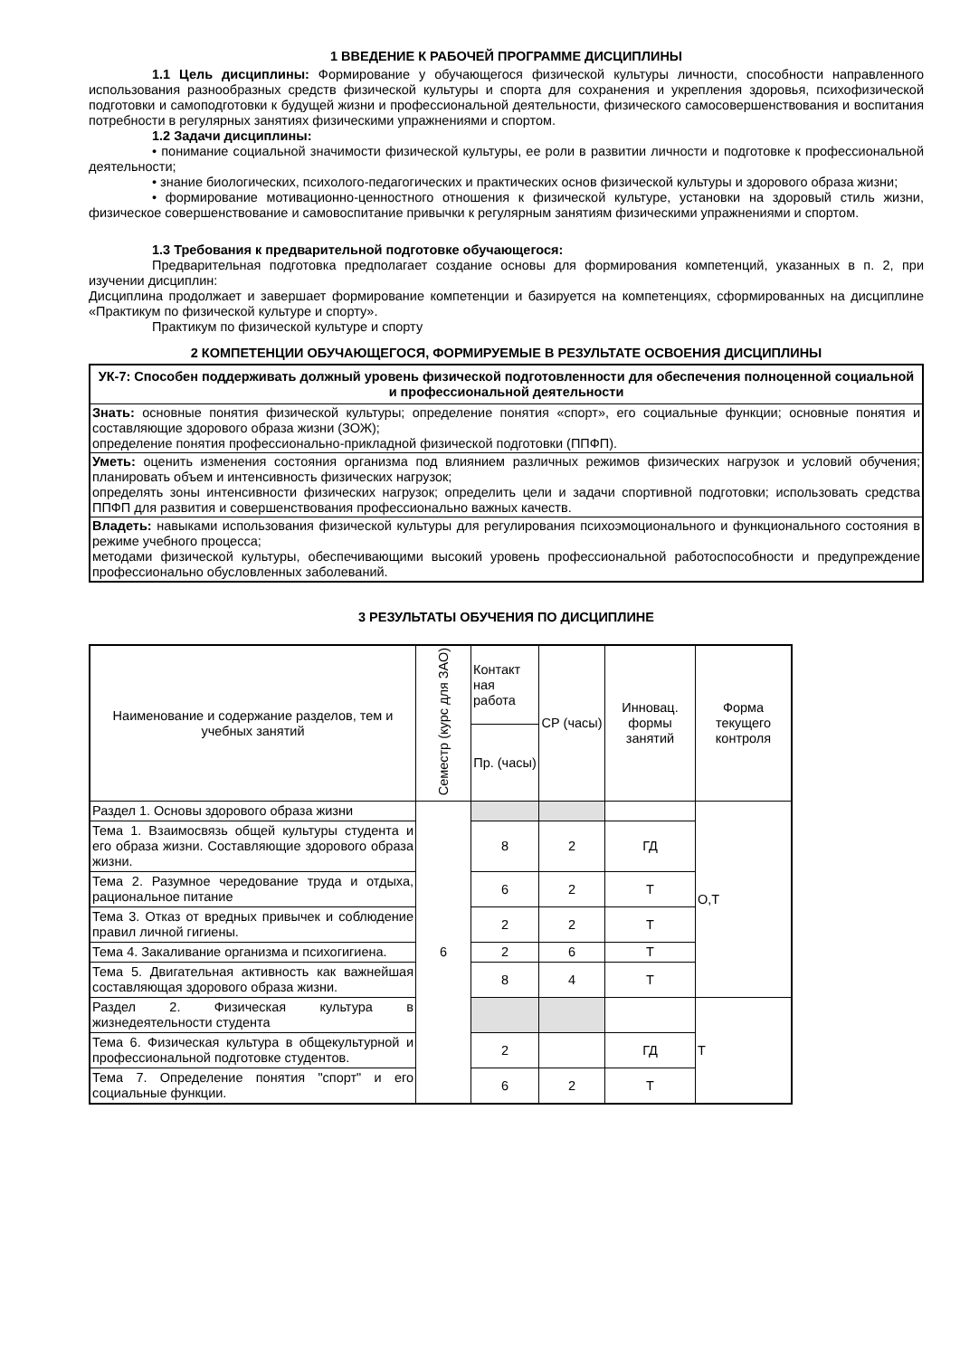1 ВВЕДЕНИЕ К РАБОЧЕЙ ПРОГРАММЕ ДИСЦИПЛИНЫ
1.1 Цель дисциплины: Формирование у обучающегося физической культуры личности, способности направленного использования разнообразных средств физической культуры и спорта для сохранения и укрепления здоровья, психофизической подготовки и самоподготовки к будущей жизни и профессиональной деятельности, физического самосовершенствования и воспитания потребности в регулярных занятиях физическими упражнениями и спортом.
1.2 Задачи дисциплины:
• понимание социальной значимости физической культуры, ее роли в развитии личности и подготовке к профессиональной деятельности;
• знание биологических, психолого-педагогических и практических основ физической культуры и здорового образа жизни;
• формирование мотивационно-ценностного отношения к физической культуре, установки на здоровый стиль жизни, физическое совершенствование и самовоспитание привычки к регулярным занятиям физическими упражнениями и спортом.
1.3 Требования к предварительной подготовке обучающегося:
Предварительная подготовка предполагает создание основы для формирования компетенций, указанных в п. 2, при изучении дисциплин:
Дисциплина продолжает и завершает формирование компетенции и базируется на компетенциях, сформированных на дисциплине «Практикум по физической культуре и спорту».
Практикум по физической культуре и спорту
2 КОМПЕТЕНЦИИ ОБУЧАЮЩЕГОСЯ, ФОРМИРУЕМЫЕ В РЕЗУЛЬТАТЕ ОСВОЕНИЯ ДИСЦИПЛИНЫ
| УК-7: Способен поддерживать должный уровень физической подготовленности для обеспечения полноценной социальной и профессиональной деятельности |
| Знать: основные понятия физической культуры; определение понятия «спорт», его социальные функции; основные понятия и составляющие здорового образа жизни (ЗОЖ); определение понятия профессионально-прикладной физической подготовки (ППФП). |
| Уметь: оценить изменения состояния организма под влиянием различных режимов физических нагрузок и условий обучения; планировать объем и интенсивность физических нагрузок; определять зоны интенсивности физических нагрузок; определить цели и задачи спортивной подготовки; использовать средства ППФП для развития и совершенствования профессионально важных качеств. |
| Владеть: навыками использования физической культуры для регулирования психоэмоционального и функционального состояния в режиме учебного процесса; методами физической культуры, обеспечивающими высокий уровень профессиональной работоспособности и предупреждение профессионально обусловленных заболеваний. |
3 РЕЗУЛЬТАТЫ ОБУЧЕНИЯ ПО ДИСЦИПЛИНЕ
| Наименование и содержание разделов, тем и учебных занятий | Семестр (курс для ЗАО) | Контакт ная работа | СР (часы) | Инновац. формы занятий | Форма текущего контроля |
| --- | --- | --- | --- | --- | --- |
| | | Пр. (часы) | | | |
| Раздел 1. Основы здорового образа жизни | 6 | | | | О,Т |
| Тема 1. Взаимосвязь общей культуры студента и его образа жизни. Составляющие здорового образа жизни. | | 8 | 2 | ГД | |
| Тема 2. Разумное чередование труда и отдыха, рациональное питание | | 6 | 2 | Т | |
| Тема 3. Отказ от вредных привычек и соблюдение правил личной гигиены. | | 2 | 2 | Т | |
| Тема 4. Закаливание организма и психогигиена. | | 2 | 6 | Т | |
| Тема 5. Двигательная активность как важнейшая составляющая здорового образа жизни. | | 8 | 4 | Т | |
| Раздел 2. Физическая культура в жизнедеятельности студента | | | | | Т |
| Тема 6. Физическая культура в общекультурной и профессиональной подготовке студентов. | | 2 | | ГД | |
| Тема 7. Определение понятия "спорт" и его социальные функции. | | 6 | 2 | Т | |